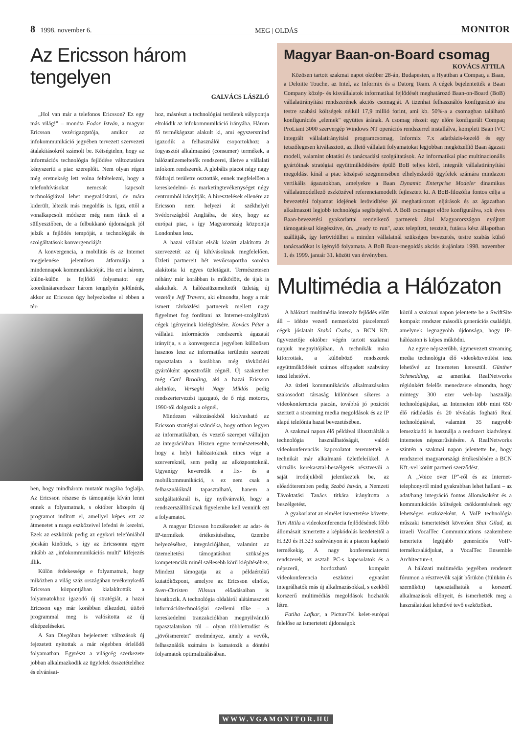8 1998. november 6. MEG | OLDÁS MONITOR
Az Ericsson három tengelyen
GALVÁCS LÁSZLÓ
„Hol van már a telefonos Ericsson? Ez egy más világ!" – mondta Fodor István, a magyar Ericsson vezérigazgatója, amikor az infokommunikáció jegyében tervezett szervezeti átalakításokról számolt be. Kétségtelen, hogy az információs technológia fejlődése változtatásra kényszeríti a piac szereplőit. Nem olyan régen még eretnekség lett volna feltételezni, hogy a telefonhívásokat nemcsak kapcsolt technológiával lehet megvalósítani, de mára kiderült, létezik más megoldás is. Igaz, ettől a vonalkapcsolt módszer még nem tűnik el a süllyesztőben, de a felbukkanó újdonságok jól jelzik a fejlődés tempóját, a technológiák és szolgáltatások konvergenciáját.
A konvergencia, a mobilitás és az Internet megjelenése jelentősen átformálja a mindennapok kommunikációját. Ha ezt a három, külön-külön is fejlődő folyamatot egy koordinátarendszer három tengelyén jelölnénk, akkor az Ericsson úgy helyezkedne el ebben a tér-
ben, hogy mindhárom mutatót magába foglalja. Az Ericsson részese és támogatója kíván lenni ennek a folyamatnak, s október közepén új programot indított el, amellyel képes ezt az átmenetet a maga eszközeivel lefedni és kezelni. Ezek az eszközök pedig az egykori telefóniából jócskán kinőttek, s így az Ericssonra egyre inkább az „infokommunikációs multi" kifejezés illik.
Külön érdekessége e folyamatnak, hogy miközben a világ száz országában tevékenykedő Ericsson központjában kialakították a folyamatokhoz igazodó új stratégiát, a hazai Ericsson egy már korábban elkezdett, úttörő programmal meg is valósította az új elképzeléseket.
A San Diegóban bejelentett változások új fejezetett nyitottak a már régebben érlelődő folyamatban. Egyrészt a világcég szerkezete jobban alkalmazkodik az ügyfelek összetételéhez és elvárásai-
hoz, másrészt a technológiai területek súlypontja eltolódik az infokommunikáció irányába. Három fő termékágazat alakult ki, ami egyszersmind igazodik a felhasználói csoportokhoz: a fogyasztói alkalmazású (consumer) termékek, a hálózatüzemeltetők rendszerei, illetve a vállalati infokom rendszerek. A globális piacot négy nagy földrajzi területre osztották, ennek megfelelően a kereskedelmi- és marketingtevékenységet négy centrumból irányítják. A híresztelések ellenére az Ericsson nem helyezi át székhelyét Svédországból Angliába, de tény, hogy az európai piac, s így Magyarország központja Londonban lesz.
A hazai vállalat elsők között alakította át szervezetét az új kihívásoknak megfelelően. Üzleti partnereit hét vevőcsoportba sorolva alakította ki egyes üzletágait. Természetesen néhány már korábban is működött, de újak is alakultak. A hálózatüzemeltetői üzletág új vezetője Jeff Travers, aki elmondta, hogy a már ismert távközlési partnerek mellett nagy figyelmet fog fordítani az Internet-szolgáltató cégek igényeinek kielégítésére. Kovács Péter a vállalati információs rendszerek ágazatát irányítja, s a konvergencia jegyében különösen hasznos lesz az informatika területén szerzett tapasztalata a korábban még távközlési gyártóként aposztrofált cégnél. Új szakember még Carl Brooling, aki a hazai Ericsson alelnöke, Verseghi Nagy Miklós pedig rendszertervezési igazgató, de ő régi motoros, 1990-től dolgozik a cégnél.
Mindezen változásokból kiolvasható az Ericsson stratégiai szándéka, hogy otthon legyen az informatikában, és vezető szerepet vállaljon az integrációban. Hiszen egyre természetesebb, hogy a helyi hálózatoknak nincs vége a szervereknél, sem pedig az alközpontoknál. Ugyanígy keveredik a fix- és a mobilkommunikáció, s ez nem csak a felhasználóknál tapasztalható, hanem a szolgáltatóknál is, így nyilvánvaló, hogy a rendszerszállítóknak figyelembe kell venniük ezt a folyamatot.
A magyar Ericsson hozzákezdett az adat- és IP-termékek értékesítéséhez, üzembe helyezéséhez, integrációjához, valamint az üzemeltetési támogatáshoz szükséges kompetenciák minél szélesebb körű kiépítéséhez. Mindezt támogatja az a példaértékű kutatóközpont, amelyre az Ericsson elnöke, Sven-Christen Nilsson előadásaiban is hivatkozik. A technológia oldaláról alátámasztott információtechnológiai szellemi tőke – a kereskedelmi tranzakciókban megnyilvánuló tapasztalatokon túl – olyan többlettudást és „jövőismeretet" eredményez, amely a vevők, felhasználók számára is kamatozik a döntési folyamatok optimalizálásában.
Magyar Baan-on-Board csomag
KOVÁCS ATTILA
Közösen tartott szakmai napot október 28-án, Budapesten, a Hyattban a Compaq, a Baan, a Deloitte Touche, az Intel, az Informix és a Datorg Team. A cégek bejelentették a Baan Company közép- és kisvállalatok informatikai fejlődését meghatározó Baan-on-Board (BoB) vállalatirányítási rendszerének akciós csomagját. A tizenhat felhasználós konfiguráció ára testre szabási költségek nélkül 17,9 millió forint, ami kb. 50%-a a csomagban található konfigurációs „elemek" együttes árának. A csomag részei: egy előre konfigurált Compaq ProLiant 3000 szervergép Windows NT operációs rendszerrel installálva, komplett Baan IVC integrált vállalatirányítási programcsomag, Informix 7.x adatbázis-kezelő és egy tetszőlegesen kiválasztott, az illető vállalati folyamatokat legjobban megközelítő Baan ágazati modell, valamint oktatási és tanácsadási szolgáltatások. Az informatikai piac multinacionális gyártóinak stratégiai együttműködésére épülő BoB teljes körű, integrált vállalatirányítási megoldást kínál a piac középső szegmensében elhelyezkedő ügyfelek számára mindazon vertikális ágazatokban, amelyekre a Baan Dynamic Enterprise Modeler dinamikus vállalatmodellező eszközével referenciamodellt fejlesztett ki. A BoB-filozófia fontos célja a bevezetési folyamat idejének lerövidítése jól meghatározott eljárások és az ágazatban alkalmazott legjobb technológia segítségével. A BoB csomagot előre konfigurálva, sok éves Baan-bevezetési gyakorlattal rendelkező partnerek által Magyarországon nyújtott támogatással kiegészítve, ún. „ready to run", azaz telepített, tesztelt, futásra kész állapotban szállítják, így lerövidülhet a minden vállalatnál szükséges bevezetés, testre szabás külső tanácsadókat is igénylő folyamata. A BoB Baan-megoldás akciós árajánlata 1998. november 1. és 1999. január 31. között van érvényben.
Multimédia a Hálózaton
A hálózati multimédia intenzív fejlődés előtt áll – idézte vezető nemzetközi piacelemző cégek jóslatait Szabó Csaba, a BCN Kft. ügyvezetője október végén tartott szakmai napjuk megnyitójában. A technikák mára kiforrottak, a különböző rendszerek együttműködését számos elfogadott szabvány teszi lehetővé.
Az üzleti kommunikációs alkalmazásokra szakosodott társaság különösen sikeres a videokonferencia piacán, továbbá jó pozíciót szerzett a streaming media megoldások és az IP alapú telefónia hazai bevezetésében.
A szakmai napon élő példával illusztrálták a technológia használhatóságát, valódi videokonferenciás kapcsolatot teremtettek e technikát már alkalmazó üzletfeleikkel. A virtuális kerekasztal-beszélgetés résztvevői a saját irodájukból jelentkeztek be, az előadóteremben pedig Szabó István, a Nemzeti Távoktatási Tanács titkára irányította a beszélgetést.
A gyakorlatot az elmélet ismertetése követte. Turi Attila a videokonferencia fejlődésének főbb állomásait ismertette a képkódolás kezdeteitől a H.320 és H.323 szabványon át a piacon kapható termékekig. A nagy konferenciatermi rendszerek, az asztali PC-s kapcsolatok és a népszerű, hordozható kompakt videokonferencia eszközei egyaránt integrálhatók más új alkalmazásokkal, s ezekből korszerű multimédiás megoldások hozhatók létre.
Fatiha Lafkar, a PictureTel kelet-európai felelőse az ismertetett újdonságok
közül a szakmai napon jelentette be a SwiftSite kompakt rendszer második generációs családját, amelynek legnagyobb újdonsága, hogy IP-hálózaton is képes működni.
Az egyre népszerűbb, úgynevezett streaming media technológia élő videoközvetítést tesz lehetővé az Interneten keresztül. Günther Schmedding, az amerikai RealNetworks régiónkért felelős menedzsere elmondta, hogy mintegy 300 ezer web-lap használja technológiájukat, az Interneten több mint 650 élő rádióadás és 20 tévéadás fogható Real technológiával, valamint 35 nagyobb lemezkiadó is használja a rendszert kiadványai internetes népszerűsítésére. A RealNetworks szintén a szakmai napon jelentette be, hogy rendszerei magyarországi értékesítésére a BCN Kft.-vel kötött partneri szerződést.
A „Voice over IP"-ről és az Internet-telephonyról mind gyakrabban lehet hallani – az adat/hang integráció fontos állomásaként és a kommunikációs költségek csökkentésének egy lehetséges eszközeként. A VoIP technológia műszaki ismertetését követően Shai Gilad, az izraeli VocalTec Communications szakembere ismertette legújabb generációs VoIP-termékcsaládjukat, a VocalTec Ensemble Architecture-t.
A hálózati multimédia jegyében rendezett fórumon a résztvevők saját bőrükön (fülükön és szemükön) tapasztalhatták a korszerű alkalmazások előnyeit, és ismerhették meg a használatukat lehetővé tevő eszközöket.
WWW.VGAMONITOR.HU